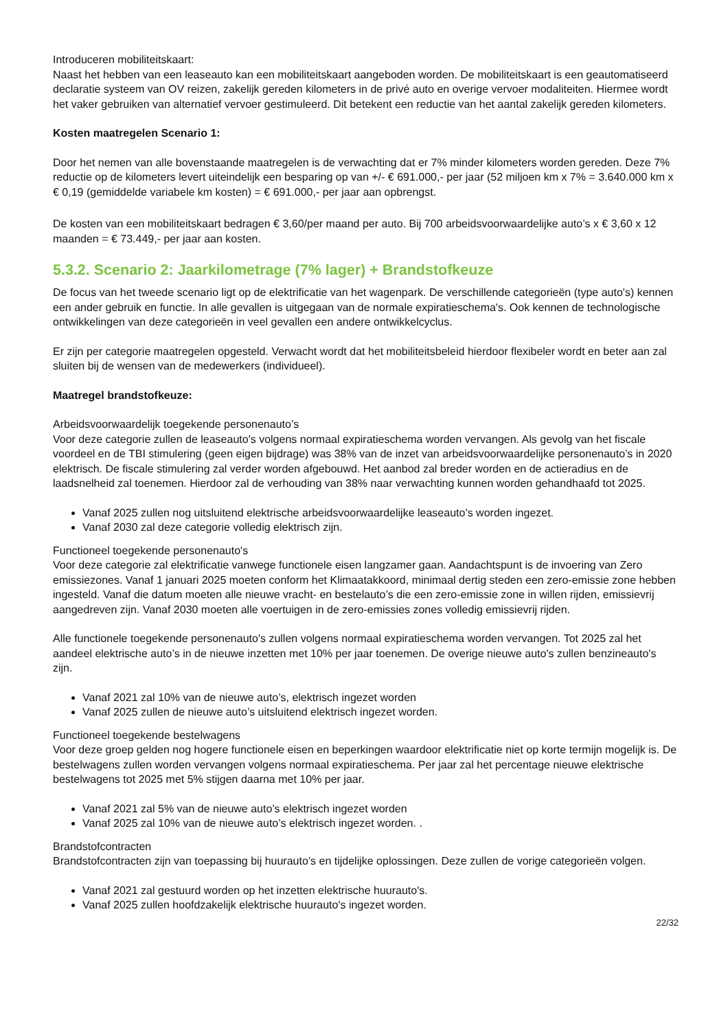Introduceren mobiliteitskaart:
Naast het hebben van een leaseauto kan een mobiliteitskaart aangeboden worden. De mobiliteitskaart is een geautomatiseerd declaratie systeem van OV reizen, zakelijk gereden kilometers in de privé auto en overige vervoer modaliteiten. Hiermee wordt het vaker gebruiken van alternatief vervoer gestimuleerd. Dit betekent een reductie van het aantal zakelijk gereden kilometers.
Kosten maatregelen Scenario 1:
Door het nemen van alle bovenstaande maatregelen is de verwachting dat er 7% minder kilometers worden gereden. Deze 7% reductie op de kilometers levert uiteindelijk een besparing op van +/- € 691.000,- per jaar (52 miljoen km x 7% = 3.640.000 km x € 0,19 (gemiddelde variabele km kosten) = € 691.000,- per jaar aan opbrengst.
De kosten van een mobiliteitskaart bedragen € 3,60/per maand per auto. Bij 700 arbeidsvoorwaardelijke auto’s x € 3,60 x 12 maanden = € 73.449,- per jaar aan kosten.
5.3.2. Scenario 2: Jaarkilometrage (7% lager) + Brandstofkeuze
De focus van het tweede scenario ligt op de elektrificatie van het wagenpark. De verschillende categorieën (type auto's) kennen een ander gebruik en functie. In alle gevallen is uitgegaan van de normale expiratieschema's. Ook kennen de technologische ontwikkelingen van deze categorieën in veel gevallen een andere ontwikkelcyclus.
Er zijn per categorie maatregelen opgesteld. Verwacht wordt dat het mobiliteitsbeleid hierdoor flexibeler wordt en beter aan zal sluiten bij de wensen van de medewerkers (individueel).
Maatregel brandstofkeuze:
Arbeidsvoorwaardelijk toegekende personenauto’s
Voor deze categorie zullen de leaseauto's volgens normaal expiratieschema worden vervangen. Als gevolg van het fiscale voordeel en de TBI stimulering (geen eigen bijdrage) was 38% van de inzet van arbeidsvoorwaardelijke personenauto’s in 2020 elektrisch. De fiscale stimulering zal verder worden afgebouwd. Het aanbod zal breder worden en de actieradius en de laadsnelheid zal toenemen. Hierdoor zal de verhouding van 38% naar verwachting kunnen worden gehandhaafd tot 2025.
Vanaf 2025 zullen nog uitsluitend elektrische arbeidsvoorwaardelijke leaseauto’s worden ingezet.
Vanaf 2030 zal deze categorie volledig elektrisch zijn.
Functioneel toegekende personenauto's
Voor deze categorie zal elektrificatie vanwege functionele eisen langzamer gaan. Aandachtspunt is de invoering van Zero emissiezones. Vanaf 1 januari 2025 moeten conform het Klimaatakkoord, minimaal dertig steden een zero-emissie zone hebben ingesteld. Vanaf die datum moeten alle nieuwe vracht- en bestelauto’s die een zero-emissie zone in willen rijden, emissievrij aangedreven zijn. Vanaf 2030 moeten alle voertuigen in de zero-emissies zones volledig emissievrij rijden.
Alle functionele toegekende personenauto's zullen volgens normaal expiratieschema worden vervangen. Tot 2025 zal het aandeel elektrische auto’s in de nieuwe inzetten met 10% per jaar toenemen. De overige nieuwe auto's zullen benzineauto's zijn.
Vanaf 2021 zal 10% van de nieuwe auto’s, elektrisch ingezet worden
Vanaf 2025 zullen de nieuwe auto’s uitsluitend elektrisch ingezet worden.
Functioneel toegekende bestelwagens
Voor deze groep gelden nog hogere functionele eisen en beperkingen waardoor elektrificatie niet op korte termijn mogelijk is. De bestelwagens zullen worden vervangen volgens normaal expiratieschema. Per jaar zal het percentage nieuwe elektrische bestelwagens tot 2025 met 5% stijgen daarna met 10% per jaar.
Vanaf 2021 zal 5% van de nieuwe auto’s elektrisch ingezet worden
Vanaf 2025 zal 10% van de nieuwe auto’s elektrisch ingezet worden. .
Brandstofcontracten
Brandstofcontracten zijn van toepassing bij huurauto’s en tijdelijke oplossingen. Deze zullen de vorige categorieën volgen.
Vanaf 2021 zal gestuurd worden op het inzetten elektrische huurauto's.
Vanaf 2025 zullen hoofdzakelijk elektrische huurauto's ingezet worden.
22/32